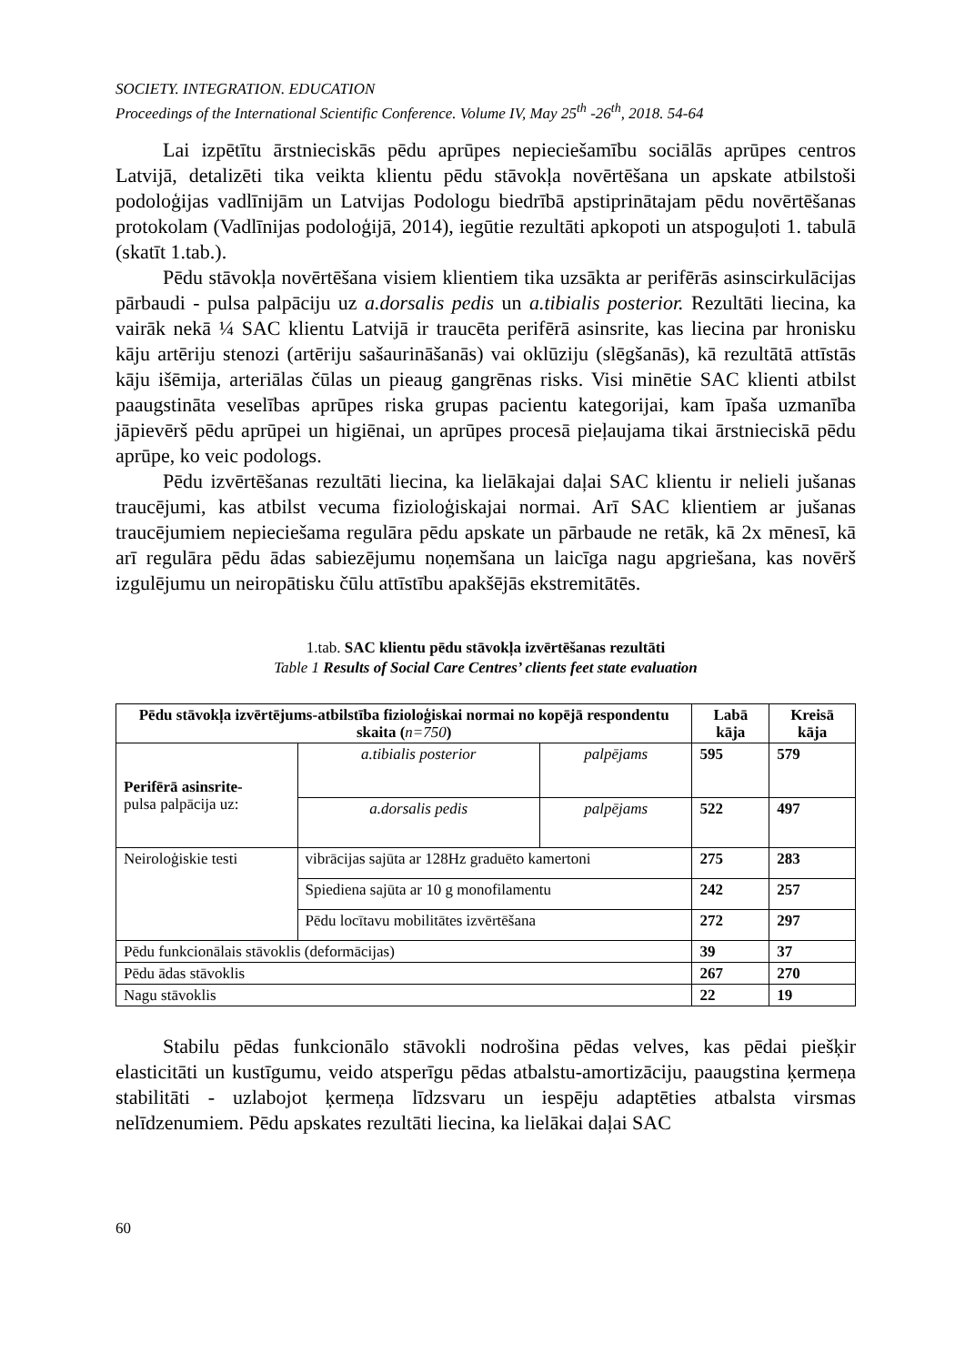SOCIETY. INTEGRATION. EDUCATION
Proceedings of the International Scientific Conference. Volume IV, May 25<sup>th</sup> -26<sup>th</sup>, 2018. 54-64
Lai izpētītu ārstnieciskās pēdu aprūpes nepieciešamību sociālās aprūpes centros Latvijā, detalizēti tika veikta klientu pēdu stāvokļa novērtēšana un apskate atbilstoši podoloģijas vadlīnijām un Latvijas Podologu biedrībā apstiprinātajam pēdu novērtēšanas protokolam (Vadlīnijas podoloģijā, 2014), iegūtie rezultāti apkopoti un atspoguļoti 1. tabulā (skatīt 1.tab.).
Pēdu stāvokļa novērtēšana visiem klientiem tika uzsākta ar perifērās asinscirkulācijas pārbaudi - pulsa palpāciju uz a.dorsalis pedis un a.tibialis posterior. Rezultāti liecina, ka vairāk nekā ¼ SAC klientu Latvijā ir traucēta perifērā asinsrite, kas liecina par hronisku kāju artēriju stenozi (artēriju sašaurināšanās) vai oklūziju (slēgšanās), kā rezultātā attīstās kāju išēmija, arteriālas čūlas un pieaug gangrēnas risks. Visi minētie SAC klienti atbilst paaugstināta veselības aprūpes riska grupas pacientu kategorijai, kam īpaša uzmanība jāpievērš pēdu aprūpei un higiēnai, un aprūpes procesā pieļaujama tikai ārstnieciskā pēdu aprūpe, ko veic podologs.
Pēdu izvērtēšanas rezultāti liecina, ka lielākajai daļai SAC klientu ir nelieli jušanas traucējumi, kas atbilst vecuma fizioloģiskajai normai. Arī SAC klientiem ar jušanas traucējumiem nepieciešama regulāra pēdu apskate un pārbaude ne retāk, kā 2x mēnesī, kā arī regulāra pēdu ādas sabiezējumu noņemšana un laicīga nagu apgriešana, kas novērš izgulējumu un neiropātisku čūlu attīstību apakšējās ekstremitātēs.
1.tab. SAC klientu pēdu stāvokļa izvērtēšanas rezultāti
Table 1 Results of Social Care Centres’ clients feet state evaluation
| Pēdu stāvokļa izvērtējums-atbilstība fizioloģiskai normai no kopējā respondentu skaita ( n=750 ) | | | Labā kāja | Kreisā kāja |
| --- | --- | --- | --- | --- |
| Perifērā asinsrite- pulsa palpācija uz: | a.tibialis posterior | palpējams | 595 | 579 |
| | a.dorsalis pedis | palpējams | 522 | 497 |
| Neiroloģiskie testi | vibrācijas sajūta ar 128Hz graduēto kamertoni | | 275 | 283 |
| | Spiediena sajūta ar 10 g monofilamentu | | 242 | 257 |
| | Pēdu locītavu mobilitātes izvērtēšana | | 272 | 297 |
| Pēdu funkcionālais stāvoklis (deformācijas) | | | 39 | 37 |
| Pēdu ādas stāvoklis | | | 267 | 270 |
| Nagu stāvoklis | | | 22 | 19 |
Stabilu pēdas funkcionālo stāvokli nodrošina pēdas velves, kas pēdai piešķir elasticitāti un kustīgumu, veido atsperīgu pēdas atbalstu-amortizāciju, paaugstina ķermeņa stabilitāti - uzlabojot ķermeņa līdzsvaru un iespēju adaptēties atbalsta virsmas nelīdzenumiem. Pēdu apskates rezultāti liecina, ka lielākai daļai SAC
60